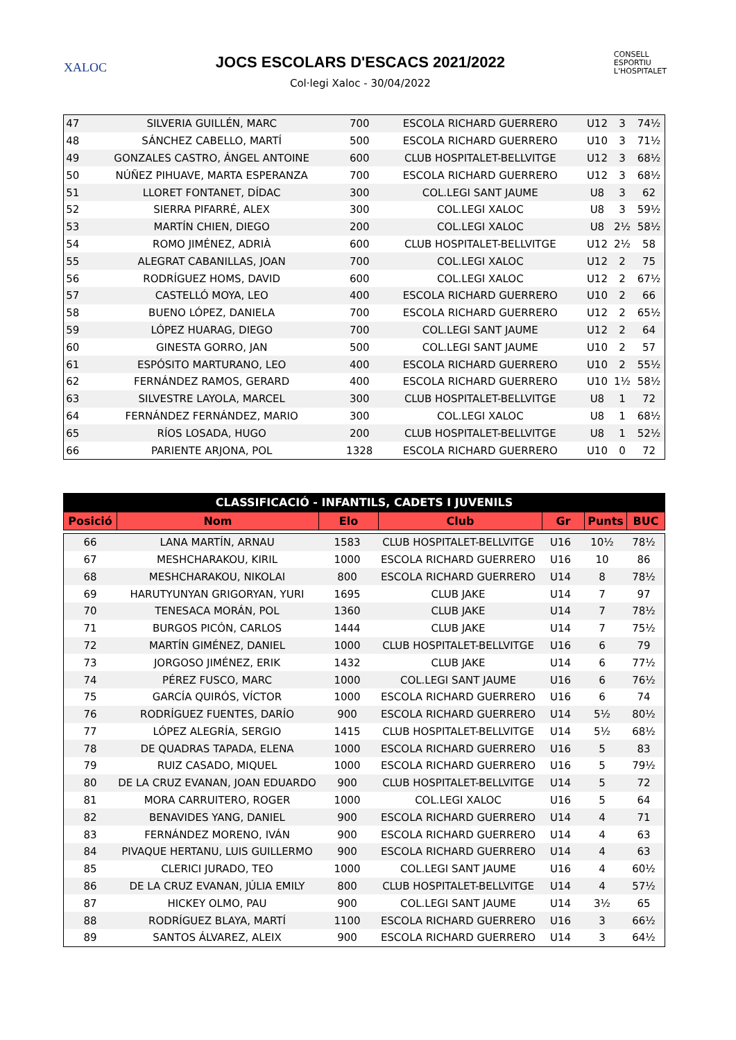XALOC
JOCS ESCOLARS D'ESCACS 2021/2022
Col·legi Xaloc - 30/04/2022
CONSELL
ESPORTIU
L'HOSPITALET
| 47 | SILVERIA GUILLÉN, MARC | 700 | ESCOLA RICHARD GUERRERO | U12 | 3 | 74½ |
| 48 | SÁNCHEZ CABELLO, MARTÍ | 500 | ESCOLA RICHARD GUERRERO | U10 | 3 | 71½ |
| 49 | GONZALES CASTRO, ÁNGEL ANTOINE | 600 | CLUB HOSPITALET-BELLVITGE | U12 | 3 | 68½ |
| 50 | NÚÑEZ PIHUAVE, MARTA ESPERANZA | 700 | ESCOLA RICHARD GUERRERO | U12 | 3 | 68½ |
| 51 | LLORET FONTANET, DÍDAC | 300 | COL.LEGI SANT JAUME | U8 | 3 | 62 |
| 52 | SIERRA PIFARRÉ, ALEX | 300 | COL.LEGI XALOC | U8 | 3 | 59½ |
| 53 | MARTÍN CHIEN, DIEGO | 200 | COL.LEGI XALOC | U8 | 2½ | 58½ |
| 54 | ROMO JIMÉNEZ, ADRIÀ | 600 | CLUB HOSPITALET-BELLVITGE | U12 | 2½ | 58 |
| 55 | ALEGRAT CABANILLAS, JOAN | 700 | COL.LEGI XALOC | U12 | 2 | 75 |
| 56 | RODRÍGUEZ HOMS, DAVID | 600 | COL.LEGI XALOC | U12 | 2 | 67½ |
| 57 | CASTELLÓ MOYA, LEO | 400 | ESCOLA RICHARD GUERRERO | U10 | 2 | 66 |
| 58 | BUENO LÓPEZ, DANIELA | 700 | ESCOLA RICHARD GUERRERO | U12 | 2 | 65½ |
| 59 | LÓPEZ HUARAG, DIEGO | 700 | COL.LEGI SANT JAUME | U12 | 2 | 64 |
| 60 | GINESTA GORRO, JAN | 500 | COL.LEGI SANT JAUME | U10 | 2 | 57 |
| 61 | ESPÓSITO MARTURANO, LEO | 400 | ESCOLA RICHARD GUERRERO | U10 | 2 | 55½ |
| 62 | FERNÁNDEZ RAMOS, GERARD | 400 | ESCOLA RICHARD GUERRERO | U10 | 1½ | 58½ |
| 63 | SILVESTRE LAYOLA, MARCEL | 300 | CLUB HOSPITALET-BELLVITGE | U8 | 1 | 72 |
| 64 | FERNÁNDEZ FERNÁNDEZ, MARIO | 300 | COL.LEGI XALOC | U8 | 1 | 68½ |
| 65 | RÍOS LOSADA, HUGO | 200 | CLUB HOSPITALET-BELLVITGE | U8 | 1 | 52½ |
| 66 | PARIENTE ARJONA, POL | 1328 | ESCOLA RICHARD GUERRERO | U10 | 0 | 72 |
CLASSIFICACIÓ - INFANTILS, CADETS I JUVENILS
| Posició | Nom | Elo | Club | Gr | Punts | BUC |
| --- | --- | --- | --- | --- | --- | --- |
| 66 | LANA MARTÍN, ARNAU | 1583 | CLUB HOSPITALET-BELLVITGE | U16 | 10½ | 78½ |
| 67 | MESHCHARAKOU, KIRIL | 1000 | ESCOLA RICHARD GUERRERO | U16 | 10 | 86 |
| 68 | MESHCHARAKOU, NIKOLAI | 800 | ESCOLA RICHARD GUERRERO | U14 | 8 | 78½ |
| 69 | HARUTYUNYAN GRIGORYAN, YURI | 1695 | CLUB JAKE | U14 | 7 | 97 |
| 70 | TENESACA MORÁN, POL | 1360 | CLUB JAKE | U14 | 7 | 78½ |
| 71 | BURGOS PICÓN, CARLOS | 1444 | CLUB JAKE | U14 | 7 | 75½ |
| 72 | MARTÍN GIMÉNEZ, DANIEL | 1000 | CLUB HOSPITALET-BELLVITGE | U16 | 6 | 79 |
| 73 | JORGOSO JIMÉNEZ, ERIK | 1432 | CLUB JAKE | U14 | 6 | 77½ |
| 74 | PÉREZ FUSCO, MARC | 1000 | COL.LEGI SANT JAUME | U16 | 6 | 76½ |
| 75 | GARCÍA QUIRÓS, VÍCTOR | 1000 | ESCOLA RICHARD GUERRERO | U16 | 6 | 74 |
| 76 | RODRÍGUEZ FUENTES, DARÍO | 900 | ESCOLA RICHARD GUERRERO | U14 | 5½ | 80½ |
| 77 | LÓPEZ ALEGRÍA, SERGIO | 1415 | CLUB HOSPITALET-BELLVITGE | U14 | 5½ | 68½ |
| 78 | DE QUADRAS TAPADA, ELENA | 1000 | ESCOLA RICHARD GUERRERO | U16 | 5 | 83 |
| 79 | RUIZ CASADO, MIQUEL | 1000 | ESCOLA RICHARD GUERRERO | U16 | 5 | 79½ |
| 80 | DE LA CRUZ EVANAN, JOAN EDUARDO | 900 | CLUB HOSPITALET-BELLVITGE | U14 | 5 | 72 |
| 81 | MORA CARRUITERO, ROGER | 1000 | COL.LEGI XALOC | U16 | 5 | 64 |
| 82 | BENAVIDES YANG, DANIEL | 900 | ESCOLA RICHARD GUERRERO | U14 | 4 | 71 |
| 83 | FERNÁNDEZ MORENO, IVÁN | 900 | ESCOLA RICHARD GUERRERO | U14 | 4 | 63 |
| 84 | PIVAQUE HERTANU, LUIS GUILLERMO | 900 | ESCOLA RICHARD GUERRERO | U14 | 4 | 63 |
| 85 | CLERICI JURADO, TEO | 1000 | COL.LEGI SANT JAUME | U16 | 4 | 60½ |
| 86 | DE LA CRUZ EVANAN, JÚLIA EMILY | 800 | CLUB HOSPITALET-BELLVITGE | U14 | 4 | 57½ |
| 87 | HICKEY OLMO, PAU | 900 | COL.LEGI SANT JAUME | U14 | 3½ | 65 |
| 88 | RODRÍGUEZ BLAYA, MARTÍ | 1100 | ESCOLA RICHARD GUERRERO | U16 | 3 | 66½ |
| 89 | SANTOS ÁLVAREZ, ALEIX | 900 | ESCOLA RICHARD GUERRERO | U14 | 3 | 64½ |